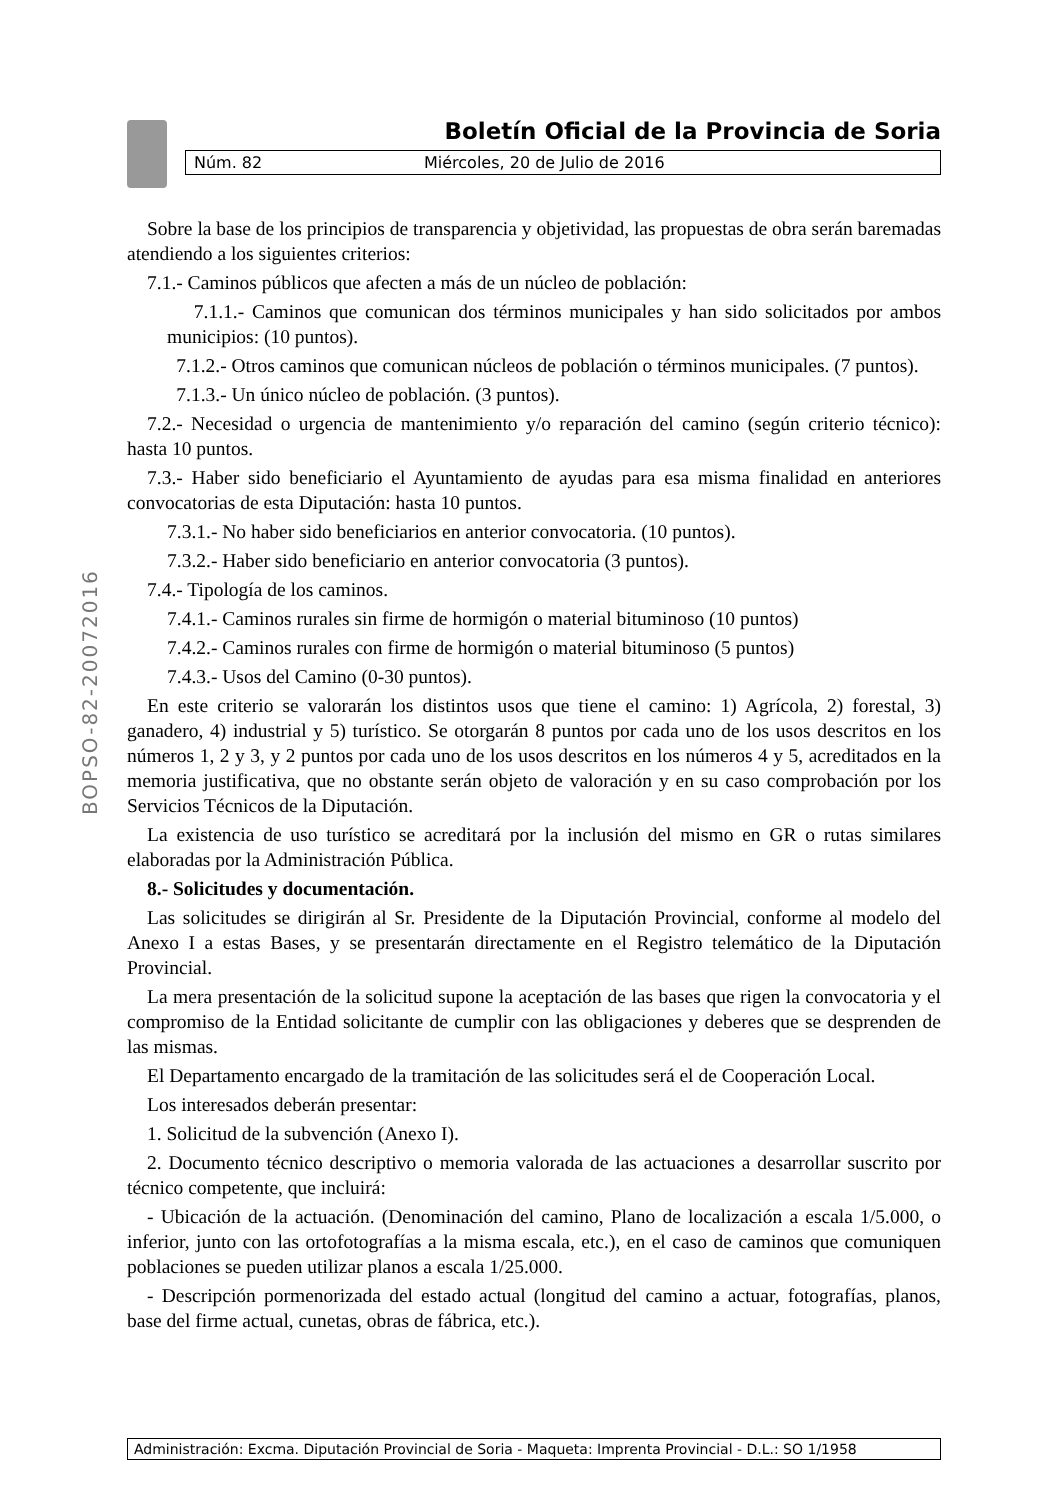Boletín Oficial de la Provincia de Soria
Núm. 82 Miércoles, 20 de Julio de 2016
BOPSO-82-20072016
Sobre la base de los principios de transparencia y objetividad, las propuestas de obra serán baremadas atendiendo a los siguientes criterios:
7.1.- Caminos públicos que afecten a más de un núcleo de población:
7.1.1.- Caminos que comunican dos términos municipales y han sido solicitados por ambos municipios: (10 puntos).
7.1.2.- Otros caminos que comunican núcleos de población o términos municipales. (7 puntos).
7.1.3.- Un único núcleo de población. (3 puntos).
7.2.- Necesidad o urgencia de mantenimiento y/o reparación del camino (según criterio técnico): hasta 10 puntos.
7.3.- Haber sido beneficiario el Ayuntamiento de ayudas para esa misma finalidad en anteriores convocatorias de esta Diputación: hasta 10 puntos.
7.3.1.- No haber sido beneficiarios en anterior convocatoria. (10 puntos).
7.3.2.- Haber sido beneficiario en anterior convocatoria (3 puntos).
7.4.- Tipología de los caminos.
7.4.1.- Caminos rurales sin firme de hormigón o material bituminoso (10 puntos)
7.4.2.- Caminos rurales con firme de hormigón o material bituminoso (5 puntos)
7.4.3.- Usos del Camino (0-30 puntos).
En este criterio se valorarán los distintos usos que tiene el camino: 1) Agrícola, 2) forestal, 3) ganadero, 4) industrial y 5) turístico. Se otorgarán 8 puntos por cada uno de los usos descritos en los números 1, 2 y 3, y 2 puntos por cada uno de los usos descritos en los números 4 y 5, acreditados en la memoria justificativa, que no obstante serán objeto de valoración y en su caso comprobación por los Servicios Técnicos de la Diputación.
La existencia de uso turístico se acreditará por la inclusión del mismo en GR o rutas similares elaboradas por la Administración Pública.
8.- Solicitudes y documentación.
Las solicitudes se dirigirán al Sr. Presidente de la Diputación Provincial, conforme al modelo del Anexo I a estas Bases, y se presentarán directamente en el Registro telemático de la Diputación Provincial.
La mera presentación de la solicitud supone la aceptación de las bases que rigen la convocatoria y el compromiso de la Entidad solicitante de cumplir con las obligaciones y deberes que se desprenden de las mismas.
El Departamento encargado de la tramitación de las solicitudes será el de Cooperación Local.
Los interesados deberán presentar:
1. Solicitud de la subvención (Anexo I).
2. Documento técnico descriptivo o memoria valorada de las actuaciones a desarrollar suscrito por técnico competente, que incluirá:
- Ubicación de la actuación. (Denominación del camino, Plano de localización a escala 1/5.000, o inferior, junto con las ortofotografías a la misma escala, etc.), en el caso de caminos que comuniquen poblaciones se pueden utilizar planos a escala 1/25.000.
- Descripción pormenorizada del estado actual (longitud del camino a actuar, fotografías, planos, base del firme actual, cunetas, obras de fábrica, etc.).
Administración: Excma. Diputación Provincial de Soria - Maqueta: Imprenta Provincial - D.L.: SO 1/1958